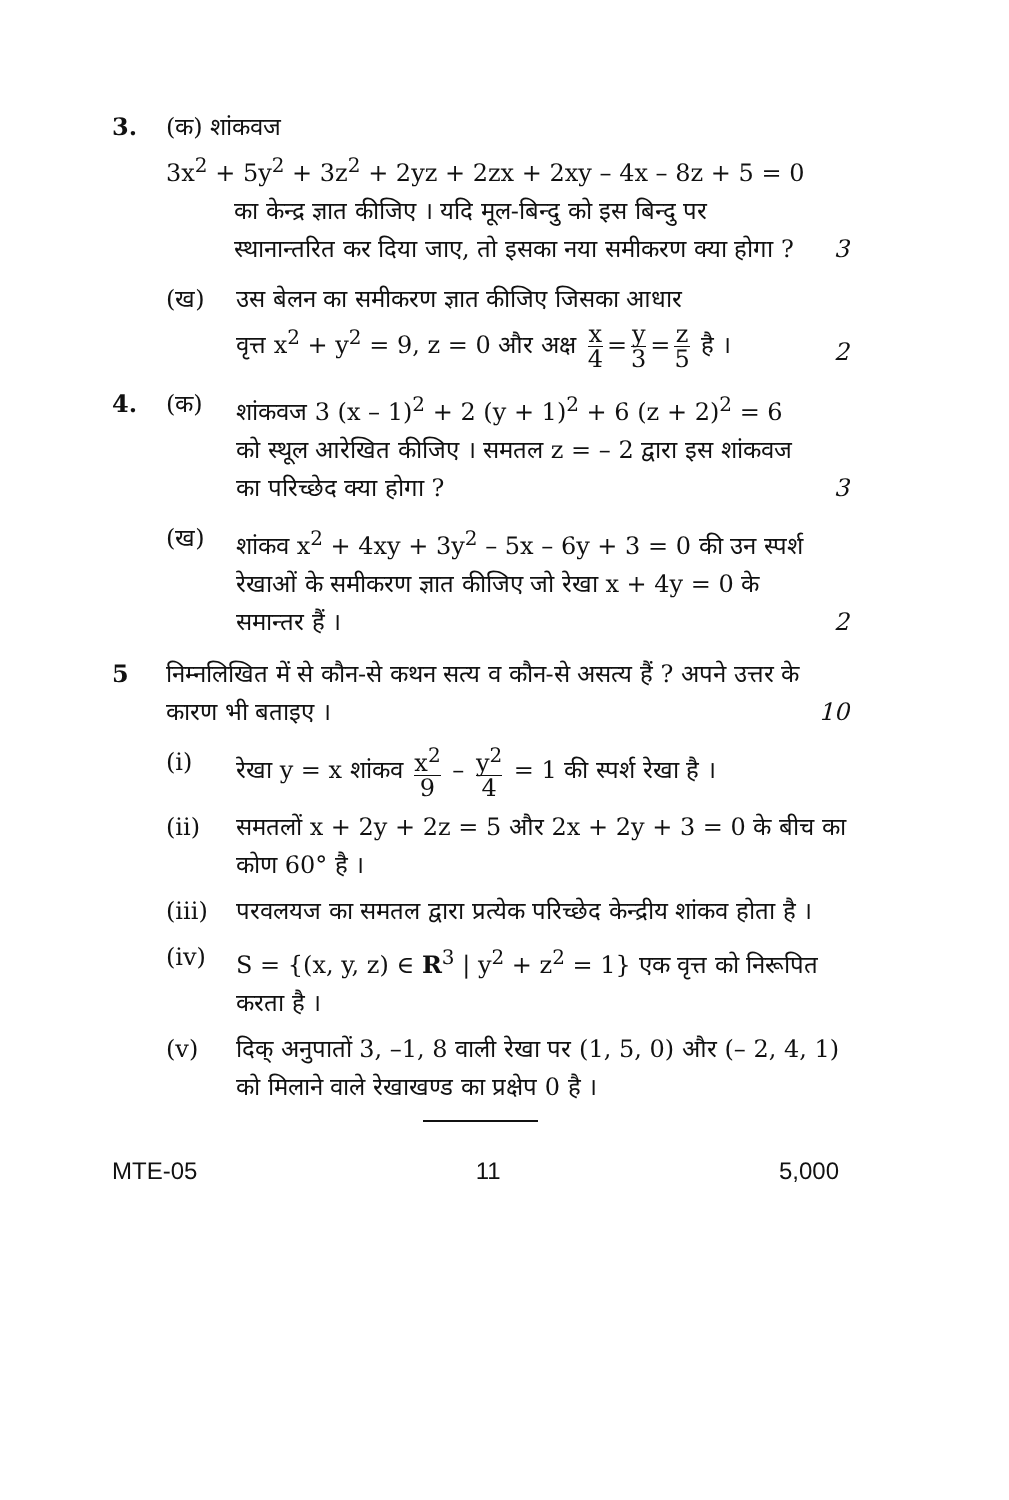3. (क) शांकवज
3x<sup>2</sup> + 5y<sup>2</sup> + 3z<sup>2</sup> + 2yz + 2zx + 2xy – 4x – 8z + 5 = 0
का केन्द्र ज्ञात कीजिए । यदि मूल-बिन्दु को इस बिन्दु पर स्थानान्तरित कर दिया जाए, तो इसका नया समीकरण क्या होगा ?
3
(ख) उस बेलन का समीकरण ज्ञात कीजिए जिसका आधार
वृत्त x<sup>2</sup> + y<sup>2</sup> = 9, z = 0 और अक्ष x 4 = y 3 = z 5 है ।
2
4. (क) शांकवज 3 (x – 1)<sup>2</sup> + 2 (y + 1)<sup>2</sup> + 6 (z + 2)<sup>2</sup> = 6 को स्थूल आरेखित कीजिए । समतल z = – 2 द्वारा इस शांकवज का परिच्छेद क्या होगा ?
3
(ख) शांकव x<sup>2</sup> + 4xy + 3y<sup>2</sup> – 5x – 6y + 3 = 0 की उन स्पर्श रेखाओं के समीकरण ज्ञात कीजिए जो रेखा x + 4y = 0 के समान्तर हैं ।
2
5 निम्नलिखित में से कौन-से कथन सत्य व कौन-से असत्य हैं ? अपने उत्तर के कारण भी बताइए ।
10
(i) रेखा y = x शांकव x<sup>2</sup> 9 – y<sup>2</sup> 4 = 1 की स्पर्श रेखा है ।
(ii) समतलों x + 2y + 2z = 5 और 2x + 2y + 3 = 0 के बीच का कोण 60° है ।
(iii)
परवलयज का समतल द्वारा प्रत्येक परिच्छेद केन्द्रीय शांकव होता है ।
(iv) S = {(x, y, z) ∈ R<sup>3</sup> | y<sup>2</sup> + z<sup>2</sup> = 1} एक वृत्त को निरूपित करता है ।
(v) दिक् अनुपातों 3, –1, 8 वाली रेखा पर (1, 5, 0) और (– 2, 4, 1) को मिलाने वाले रेखाखण्ड का प्रक्षेप 0 है ।
MTE-05 11 5,000